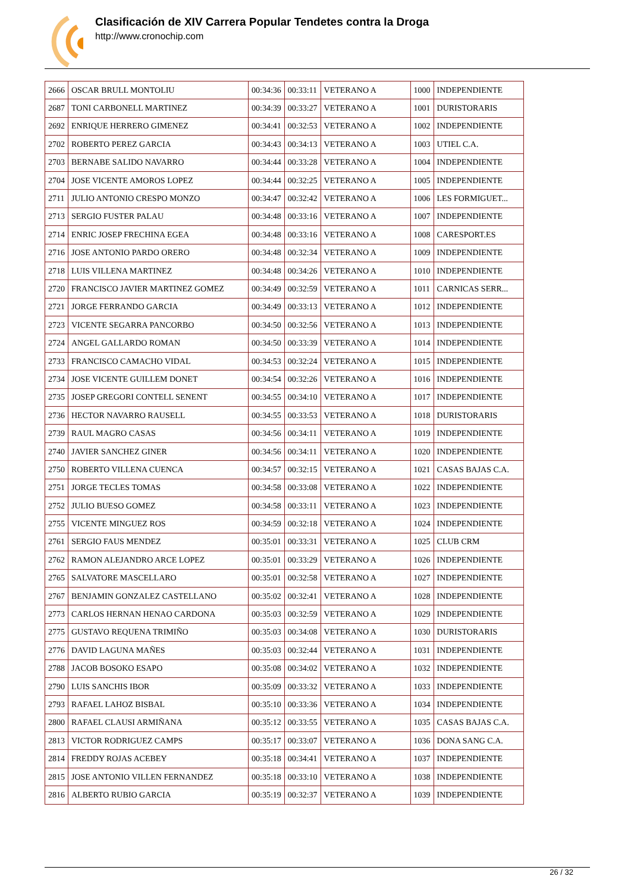Clasificación de XIV Carrera Popular Tendetes contra la Droga
http://www.cronochip.com
| 2666 | OSCAR BRULL MONTOLIU | 00:34:36 | 00:33:11 | VETERANO A | 1000 | INDEPENDIENTE |
| 2687 | TONI CARBONELL MARTINEZ | 00:34:39 | 00:33:27 | VETERANO A | 1001 | DURISTORARIS |
| 2692 | ENRIQUE HERRERO GIMENEZ | 00:34:41 | 00:32:53 | VETERANO A | 1002 | INDEPENDIENTE |
| 2702 | ROBERTO PEREZ GARCIA | 00:34:43 | 00:34:13 | VETERANO A | 1003 | UTIEL C.A. |
| 2703 | BERNABE SALIDO NAVARRO | 00:34:44 | 00:33:28 | VETERANO A | 1004 | INDEPENDIENTE |
| 2704 | JOSE VICENTE AMOROS LOPEZ | 00:34:44 | 00:32:25 | VETERANO A | 1005 | INDEPENDIENTE |
| 2711 | JULIO ANTONIO CRESPO MONZO | 00:34:47 | 00:32:42 | VETERANO A | 1006 | LES FORMIGUET... |
| 2713 | SERGIO FUSTER PALAU | 00:34:48 | 00:33:16 | VETERANO A | 1007 | INDEPENDIENTE |
| 2714 | ENRIC JOSEP FRECHINA EGEA | 00:34:48 | 00:33:16 | VETERANO A | 1008 | CARESPORT.ES |
| 2716 | JOSE ANTONIO PARDO ORERO | 00:34:48 | 00:32:34 | VETERANO A | 1009 | INDEPENDIENTE |
| 2718 | LUIS VILLENA MARTINEZ | 00:34:48 | 00:34:26 | VETERANO A | 1010 | INDEPENDIENTE |
| 2720 | FRANCISCO JAVIER MARTINEZ GOMEZ | 00:34:49 | 00:32:59 | VETERANO A | 1011 | CARNICAS SERR... |
| 2721 | JORGE FERRANDO GARCIA | 00:34:49 | 00:33:13 | VETERANO A | 1012 | INDEPENDIENTE |
| 2723 | VICENTE SEGARRA PANCORBO | 00:34:50 | 00:32:56 | VETERANO A | 1013 | INDEPENDIENTE |
| 2724 | ANGEL GALLARDO ROMAN | 00:34:50 | 00:33:39 | VETERANO A | 1014 | INDEPENDIENTE |
| 2733 | FRANCISCO CAMACHO VIDAL | 00:34:53 | 00:32:24 | VETERANO A | 1015 | INDEPENDIENTE |
| 2734 | JOSE VICENTE GUILLEM DONET | 00:34:54 | 00:32:26 | VETERANO A | 1016 | INDEPENDIENTE |
| 2735 | JOSEP GREGORI CONTELL SENENT | 00:34:55 | 00:34:10 | VETERANO A | 1017 | INDEPENDIENTE |
| 2736 | HECTOR NAVARRO RAUSELL | 00:34:55 | 00:33:53 | VETERANO A | 1018 | DURISTORARIS |
| 2739 | RAUL MAGRO CASAS | 00:34:56 | 00:34:11 | VETERANO A | 1019 | INDEPENDIENTE |
| 2740 | JAVIER SANCHEZ GINER | 00:34:56 | 00:34:11 | VETERANO A | 1020 | INDEPENDIENTE |
| 2750 | ROBERTO VILLENA CUENCA | 00:34:57 | 00:32:15 | VETERANO A | 1021 | CASAS BAJAS C.A. |
| 2751 | JORGE TECLES TOMAS | 00:34:58 | 00:33:08 | VETERANO A | 1022 | INDEPENDIENTE |
| 2752 | JULIO BUESO GOMEZ | 00:34:58 | 00:33:11 | VETERANO A | 1023 | INDEPENDIENTE |
| 2755 | VICENTE MINGUEZ ROS | 00:34:59 | 00:32:18 | VETERANO A | 1024 | INDEPENDIENTE |
| 2761 | SERGIO FAUS MENDEZ | 00:35:01 | 00:33:31 | VETERANO A | 1025 | CLUB CRM |
| 2762 | RAMON ALEJANDRO ARCE LOPEZ | 00:35:01 | 00:33:29 | VETERANO A | 1026 | INDEPENDIENTE |
| 2765 | SALVATORE MASCELLARO | 00:35:01 | 00:32:58 | VETERANO A | 1027 | INDEPENDIENTE |
| 2767 | BENJAMIN GONZALEZ CASTELLANO | 00:35:02 | 00:32:41 | VETERANO A | 1028 | INDEPENDIENTE |
| 2773 | CARLOS HERNAN HENAO CARDONA | 00:35:03 | 00:32:59 | VETERANO A | 1029 | INDEPENDIENTE |
| 2775 | GUSTAVO REQUENA TRIMIÑO | 00:35:03 | 00:34:08 | VETERANO A | 1030 | DURISTORARIS |
| 2776 | DAVID LAGUNA MAÑES | 00:35:03 | 00:32:44 | VETERANO A | 1031 | INDEPENDIENTE |
| 2788 | JACOB BOSOKO ESAPO | 00:35:08 | 00:34:02 | VETERANO A | 1032 | INDEPENDIENTE |
| 2790 | LUIS SANCHIS IBOR | 00:35:09 | 00:33:32 | VETERANO A | 1033 | INDEPENDIENTE |
| 2793 | RAFAEL LAHOZ BISBAL | 00:35:10 | 00:33:36 | VETERANO A | 1034 | INDEPENDIENTE |
| 2800 | RAFAEL CLAUSI ARMIÑANA | 00:35:12 | 00:33:55 | VETERANO A | 1035 | CASAS BAJAS C.A. |
| 2813 | VICTOR RODRIGUEZ CAMPS | 00:35:17 | 00:33:07 | VETERANO A | 1036 | DONA SANG C.A. |
| 2814 | FREDDY ROJAS ACEBEY | 00:35:18 | 00:34:41 | VETERANO A | 1037 | INDEPENDIENTE |
| 2815 | JOSE ANTONIO VILLEN FERNANDEZ | 00:35:18 | 00:33:10 | VETERANO A | 1038 | INDEPENDIENTE |
| 2816 | ALBERTO RUBIO GARCIA | 00:35:19 | 00:32:37 | VETERANO A | 1039 | INDEPENDIENTE |
26 / 32